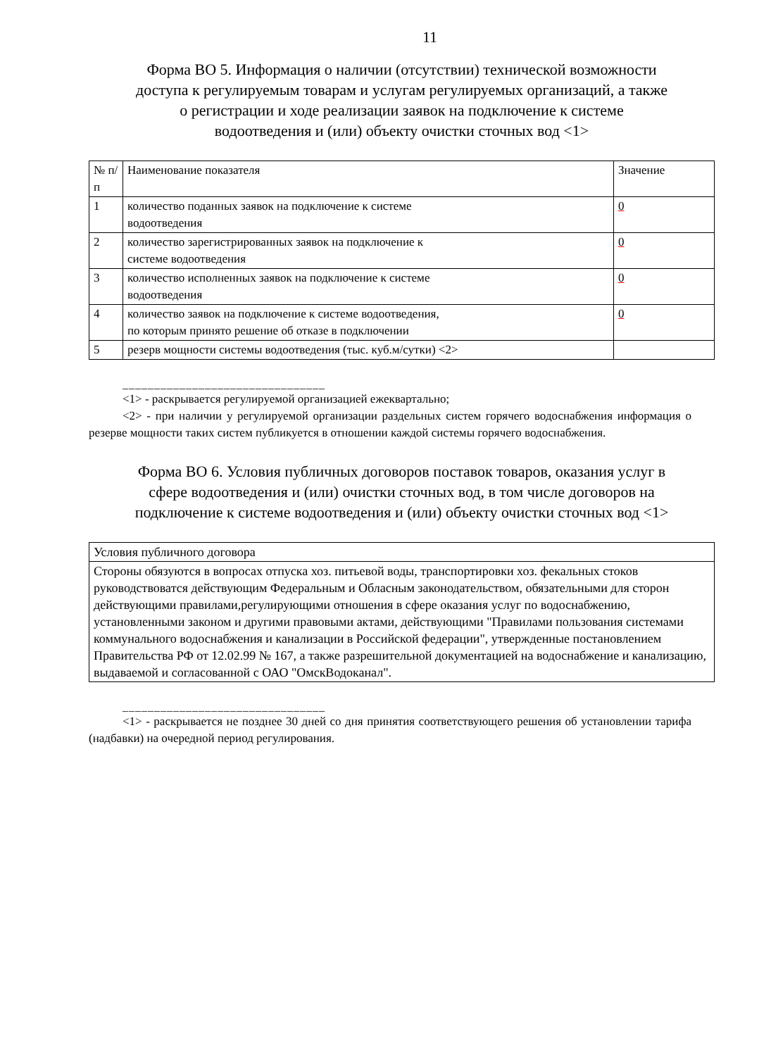11
Форма ВО 5. Информация о наличии (отсутствии) технической возможности доступа к регулируемым товарам и услугам регулируемых организаций, а также о регистрации и ходе реализации заявок на подключение к системе водоотведения и (или) объекту очистки сточных вод <1>
| № п/п | Наименование показателя | Значение |
| --- | --- | --- |
| 1 | количество поданных заявок на подключение к системе водоотведения | 0 |
| 2 | количество зарегистрированных заявок на подключение к системе водоотведения | 0 |
| 3 | количество исполненных заявок на подключение к системе водоотведения | 0 |
| 4 | количество заявок на подключение к системе водоотведения, по которым принято решение об отказе в подключении | 0 |
| 5 | резерв мощности системы водоотведения (тыс. куб.м/сутки) <2> | |
________________________________
<1> - раскрывается регулируемой организацией ежеквартально;
<2> - при наличии у регулируемой организации раздельных систем горячего водоснабжения информация о резерве мощности таких систем публикуется в отношении каждой системы горячего водоснабжения.
Форма ВО 6. Условия публичных договоров поставок товаров, оказания услуг в сфере водоотведения и (или) очистки сточных вод, в том числе договоров на подключение к системе водоотведения и (или) объекту очистки сточных вод <1>
| Условия публичного договора |
| --- |
| Стороны обязуются в вопросах отпуска хоз. питьевой воды, транспортировки хоз. фекальных стоков руководствоватся действующим Федеральным и Обласным законодательством, обязательными для сторон действующими правилами,регулирующими отношения в сфере оказания услуг по водоснабжению, установленными законом и другими правовыми актами, действующими "Правилами пользования системами коммунального водоснабжения и канализации в Российской федерации", утвержденные постановлением Правительства РФ от 12.02.99 № 167, а также разрешительной документацией на водоснабжение и канализацию, выдаваемой и согласованной с ОАО "ОмскВодоканал". |
________________________________
<1> - раскрывается не позднее 30 дней со дня принятия соответствующего решения об установлении тарифа (надбавки) на очередной период регулирования.